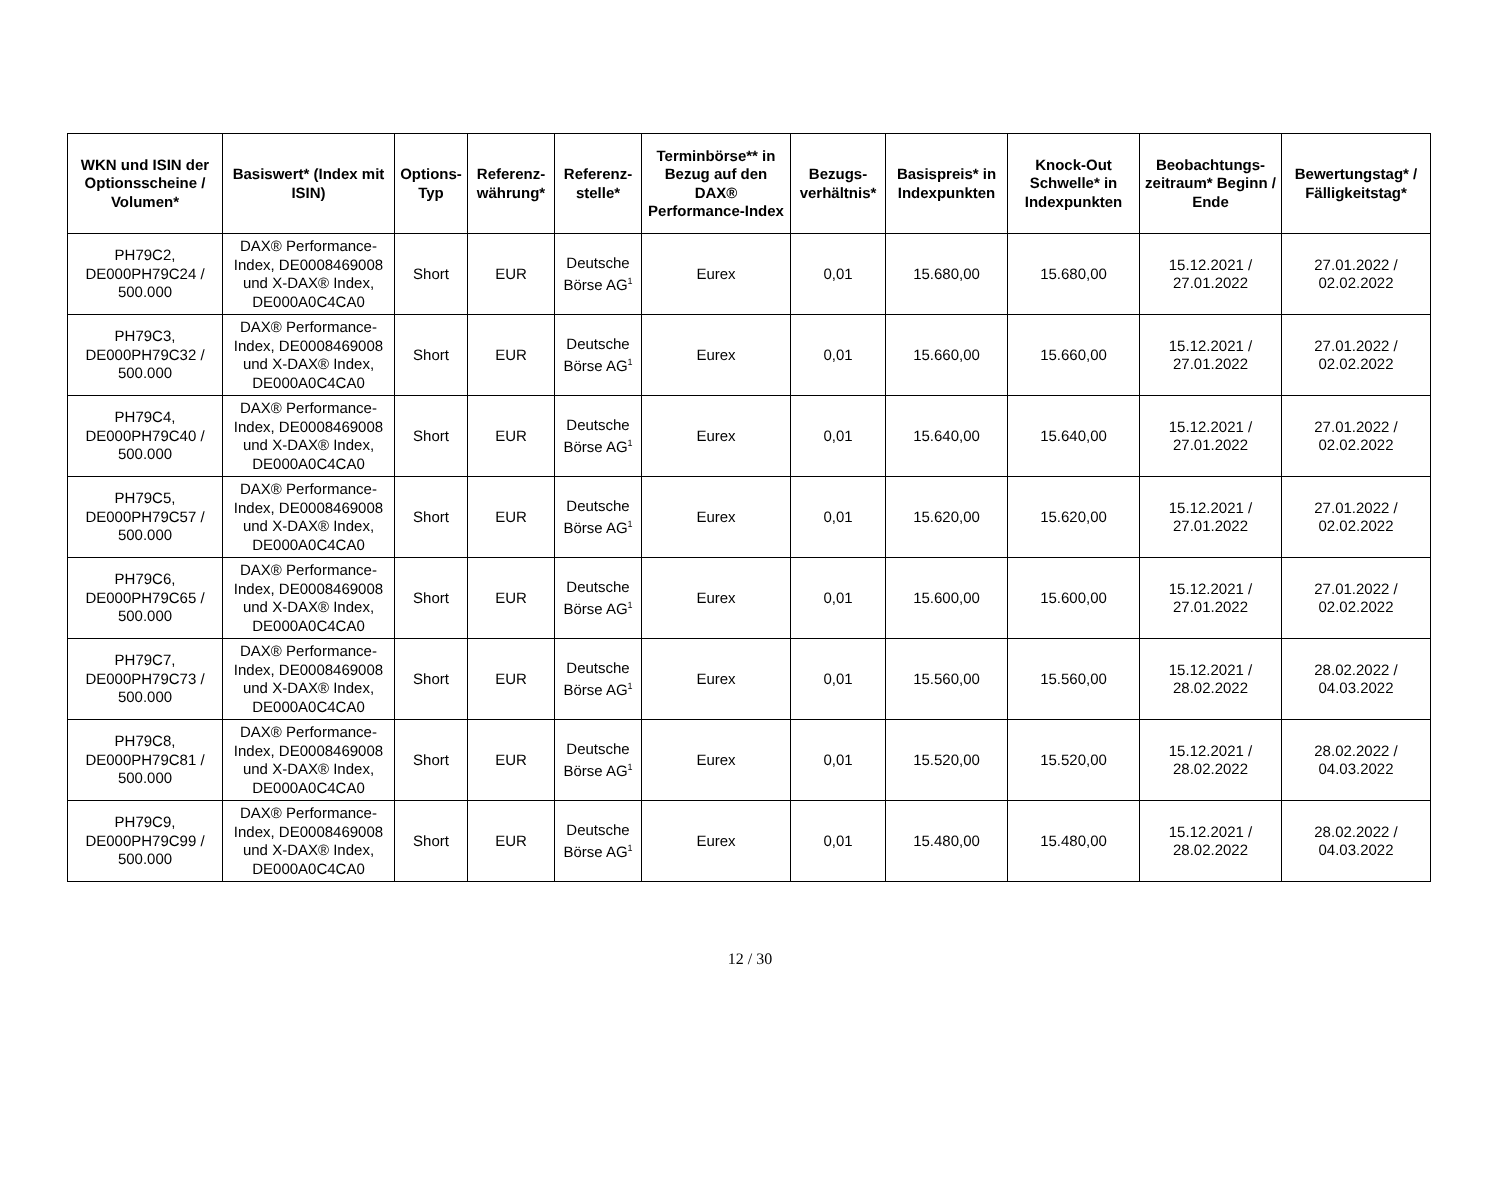| WKN und ISIN der Optionsscheine / Volumen* | Basiswert* (Index mit ISIN) | Options-Typ | Referenz-währung* | Referenz-stelle* | Terminbörse** in Bezug auf den DAX® Performance-Index | Bezugs-verhältnis* | Basispreis* in Indexpunkten | Knock-Out Schwelle* in Indexpunkten | Beobachtungs-zeitraum* Beginn / Ende | Bewertungstag* / Fälligkeitstag* |
| --- | --- | --- | --- | --- | --- | --- | --- | --- | --- | --- |
| PH79C2, DE000PH79C24 / 500.000 | DAX® Performance-Index, DE0008469008 und X-DAX® Index, DE000A0C4CA0 | Short | EUR | Deutsche Börse AG<sup>1</sup> | Eurex | 0,01 | 15.680,00 | 15.680,00 | 15.12.2021 / 27.01.2022 | 27.01.2022 / 02.02.2022 |
| PH79C3, DE000PH79C32 / 500.000 | DAX® Performance-Index, DE0008469008 und X-DAX® Index, DE000A0C4CA0 | Short | EUR | Deutsche Börse AG<sup>1</sup> | Eurex | 0,01 | 15.660,00 | 15.660,00 | 15.12.2021 / 27.01.2022 | 27.01.2022 / 02.02.2022 |
| PH79C4, DE000PH79C40 / 500.000 | DAX® Performance-Index, DE0008469008 und X-DAX® Index, DE000A0C4CA0 | Short | EUR | Deutsche Börse AG<sup>1</sup> | Eurex | 0,01 | 15.640,00 | 15.640,00 | 15.12.2021 / 27.01.2022 | 27.01.2022 / 02.02.2022 |
| PH79C5, DE000PH79C57 / 500.000 | DAX® Performance-Index, DE0008469008 und X-DAX® Index, DE000A0C4CA0 | Short | EUR | Deutsche Börse AG<sup>1</sup> | Eurex | 0,01 | 15.620,00 | 15.620,00 | 15.12.2021 / 27.01.2022 | 27.01.2022 / 02.02.2022 |
| PH79C6, DE000PH79C65 / 500.000 | DAX® Performance-Index, DE0008469008 und X-DAX® Index, DE000A0C4CA0 | Short | EUR | Deutsche Börse AG<sup>1</sup> | Eurex | 0,01 | 15.600,00 | 15.600,00 | 15.12.2021 / 27.01.2022 | 27.01.2022 / 02.02.2022 |
| PH79C7, DE000PH79C73 / 500.000 | DAX® Performance-Index, DE0008469008 und X-DAX® Index, DE000A0C4CA0 | Short | EUR | Deutsche Börse AG<sup>1</sup> | Eurex | 0,01 | 15.560,00 | 15.560,00 | 15.12.2021 / 28.02.2022 | 28.02.2022 / 04.03.2022 |
| PH79C8, DE000PH79C81 / 500.000 | DAX® Performance-Index, DE0008469008 und X-DAX® Index, DE000A0C4CA0 | Short | EUR | Deutsche Börse AG<sup>1</sup> | Eurex | 0,01 | 15.520,00 | 15.520,00 | 15.12.2021 / 28.02.2022 | 28.02.2022 / 04.03.2022 |
| PH79C9, DE000PH79C99 / 500.000 | DAX® Performance-Index, DE0008469008 und X-DAX® Index, DE000A0C4CA0 | Short | EUR | Deutsche Börse AG<sup>1</sup> | Eurex | 0,01 | 15.480,00 | 15.480,00 | 15.12.2021 / 28.02.2022 | 28.02.2022 / 04.03.2022 |
12 / 30